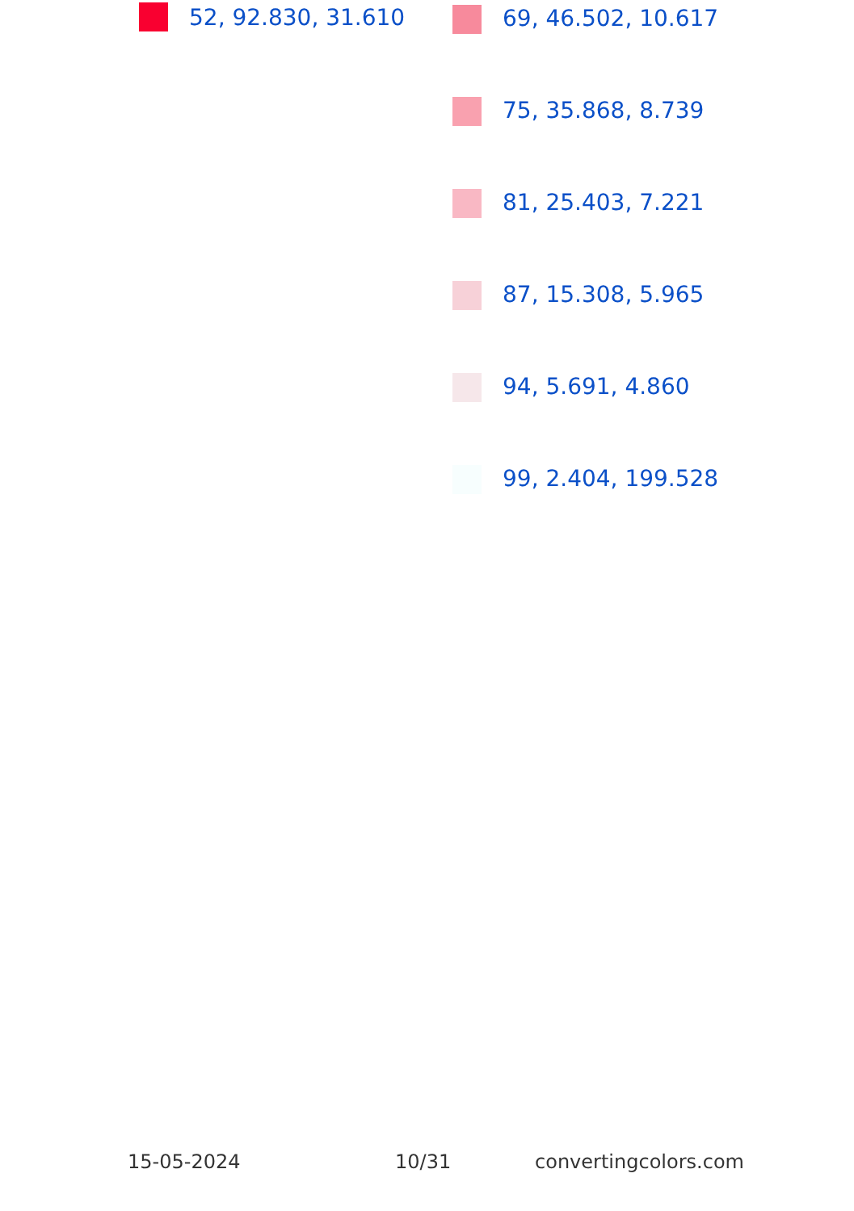52, 92.830, 31.610
69, 46.502, 10.617
75, 35.868, 8.739
81, 25.403, 7.221
87, 15.308, 5.965
94, 5.691, 4.860
99, 2.404, 199.528
15-05-2024 10/31 convertingcolors.com